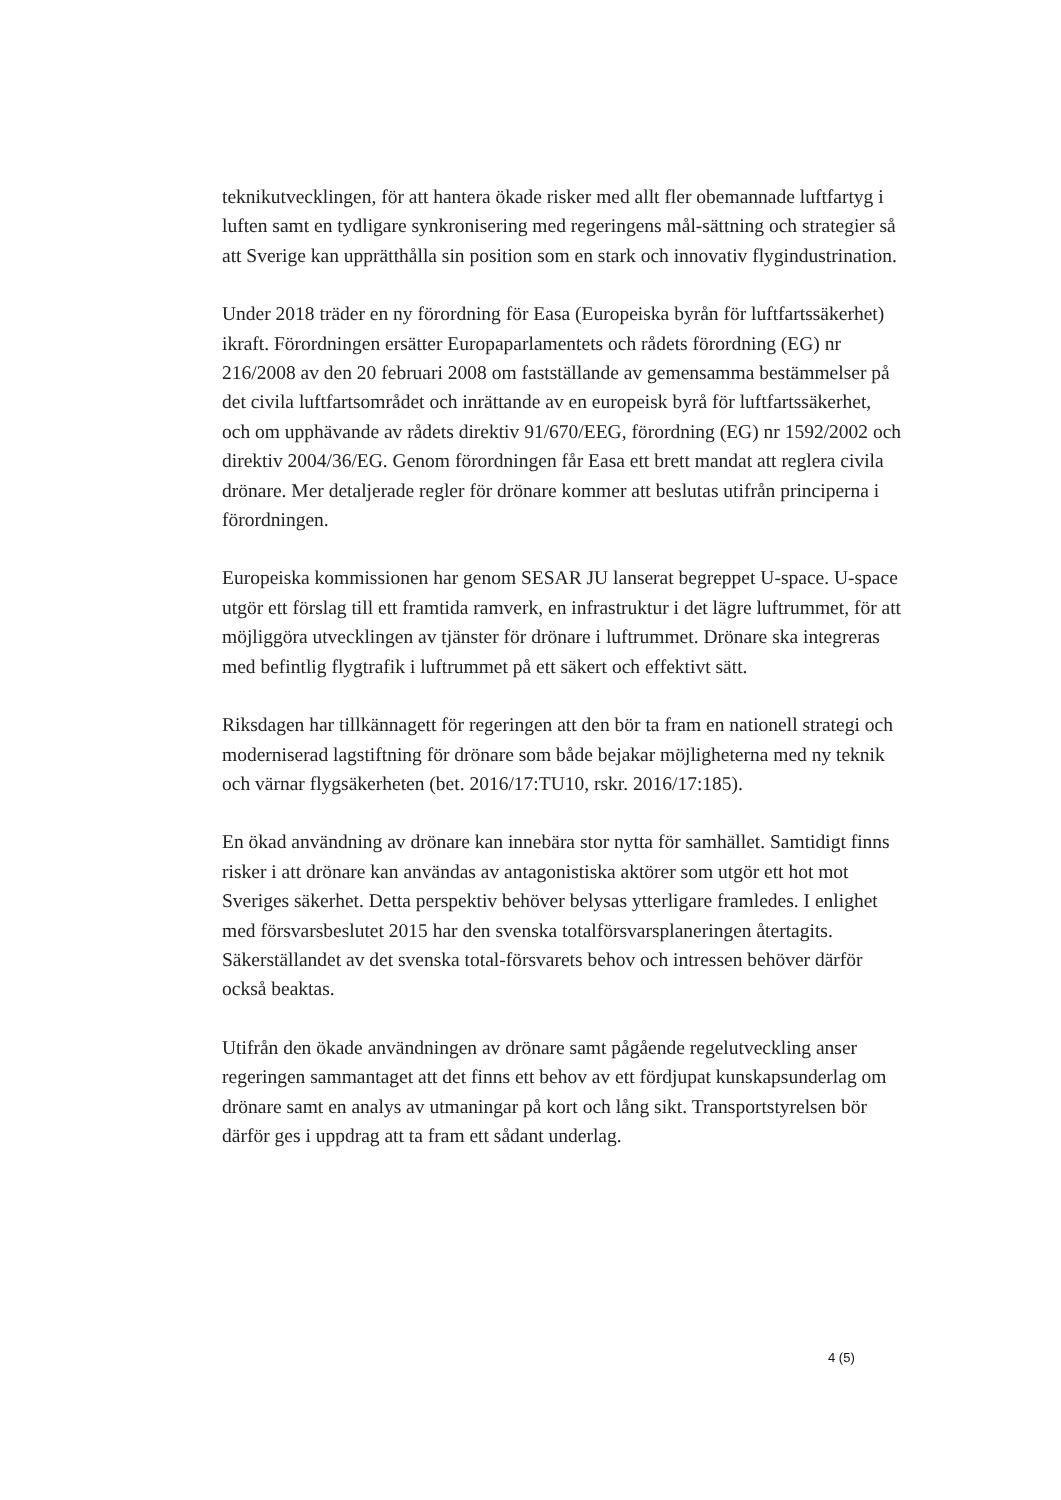teknikutvecklingen, för att hantera ökade risker med allt fler obemannade luftfartyg i luften samt en tydligare synkronisering med regeringens mål-sättning och strategier så att Sverige kan upprätthålla sin position som en stark och innovativ flygindustrination.
Under 2018 träder en ny förordning för Easa (Europeiska byrån för luftfartssäkerhet) ikraft. Förordningen ersätter Europaparlamentets och rådets förordning (EG) nr 216/2008 av den 20 februari 2008 om fastställande av gemensamma bestämmelser på det civila luftfartsområdet och inrättande av en europeisk byrå för luftfartssäkerhet, och om upphävande av rådets direktiv 91/670/EEG, förordning (EG) nr 1592/2002 och direktiv 2004/36/EG. Genom förordningen får Easa ett brett mandat att reglera civila drönare. Mer detaljerade regler för drönare kommer att beslutas utifrån principerna i förordningen.
Europeiska kommissionen har genom SESAR JU lanserat begreppet U-space. U-space utgör ett förslag till ett framtida ramverk, en infrastruktur i det lägre luftrummet, för att möjliggöra utvecklingen av tjänster för drönare i luftrummet. Drönare ska integreras med befintlig flygtrafik i luftrummet på ett säkert och effektivt sätt.
Riksdagen har tillkännagett för regeringen att den bör ta fram en nationell strategi och moderniserad lagstiftning för drönare som både bejakar möjligheterna med ny teknik och värnar flygsäkerheten (bet. 2016/17:TU10, rskr. 2016/17:185).
En ökad användning av drönare kan innebära stor nytta för samhället. Samtidigt finns risker i att drönare kan användas av antagonistiska aktörer som utgör ett hot mot Sveriges säkerhet. Detta perspektiv behöver belysas ytterligare framledes. I enlighet med försvarsbeslutet 2015 har den svenska totalförsvarsplaneringen återtagits. Säkerställandet av det svenska total-försvarets behov och intressen behöver därför också beaktas.
Utifrån den ökade användningen av drönare samt pågående regelutveckling anser regeringen sammantaget att det finns ett behov av ett fördjupat kunskapsunderlag om drönare samt en analys av utmaningar på kort och lång sikt. Transportstyrelsen bör därför ges i uppdrag att ta fram ett sådant underlag.
4 (5)